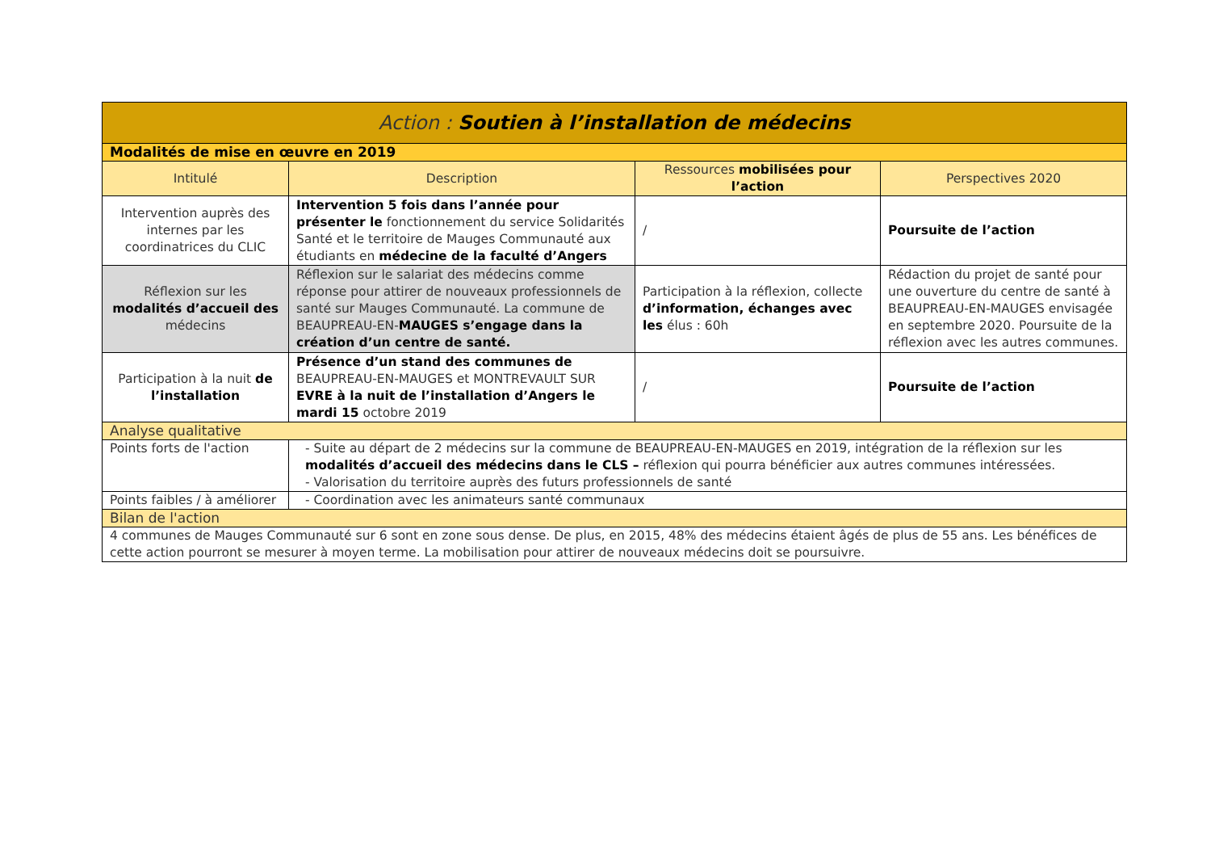| Action : Soutien à l’installation de médecins | | | |
| Modalités de mise en œuvre en 2019 | | | |
| Intitulé | Description | Ressources mobilisées pour l’action | Perspectives 2020 |
| Intervention auprès des internes par les coordinatrices du CLIC | Intervention 5 fois dans l’année pour présenter le fonctionnement du service Solidarités Santé et le territoire de Mauges Communauté aux étudiants en médecine de la faculté d’Angers | / | Poursuite de l’action |
| Réflexion sur les modalités d’accueil des médecins | Réflexion sur le salariat des médecins comme réponse pour attirer de nouveaux professionnels de santé sur Mauges Communauté. La commune de BEAUPREAU-EN- MAUGES s’engage dans la création d’un centre de santé. | Participation à la réflexion, collecte d’information, échanges avec les élus : 60h | Rédaction du projet de santé pour une ouverture du centre de santé à BEAUPREAU-EN-MAUGES envisagée en septembre 2020. Poursuite de la réflexion avec les autres communes. |
| Participation à la nuit de l’installation | Présence d’un stand des communes de BEAUPREAU-EN-MAUGES et MONTREVAULT SUR EVRE à la nuit de l’installation d’Angers le mardi 15 octobre 2019 | / | Poursuite de l’action |
| Analyse qualitative | | | |
| Points forts de l'action | - Suite au départ de 2 médecins sur la commune de BEAUPREAU-EN-MAUGES en 2019, intégration de la réflexion sur les modalités d’accueil des médecins dans le CLS – réflexion qui pourra bénéficier aux autres communes intéressées. - Valorisation du territoire auprès des futurs professionnels de santé | | |
| Points faibles / à améliorer | - Coordination avec les animateurs santé communaux | | |
| Bilan de l'action | | | |
| 4 communes de Mauges Communauté sur 6 sont en zone sous dense. De plus, en 2015, 48% des médecins étaient âgés de plus de 55 ans. Les bénéfices de cette action pourront se mesurer à moyen terme. La mobilisation pour attirer de nouveaux médecins doit se poursuivre. | | | |